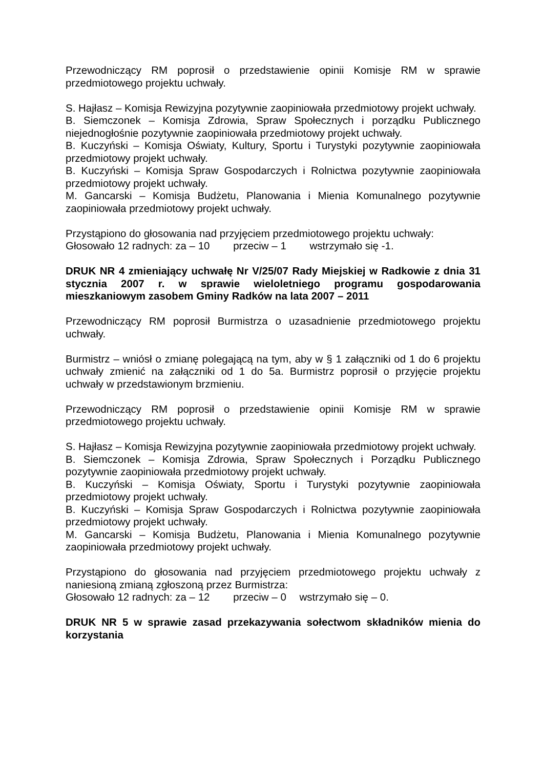Przewodniczący RM poprosił o przedstawienie opinii Komisje RM w sprawie przedmiotowego projektu uchwały.
S. Hajłasz – Komisja Rewizyjna pozytywnie zaopiniowała przedmiotowy projekt uchwały.
B. Siemczonek – Komisja Zdrowia, Spraw Społecznych i porządku Publicznego niejednogłośnie pozytywnie zaopiniowała przedmiotowy projekt uchwały.
B. Kuczyński – Komisja Oświaty, Kultury, Sportu i Turystyki pozytywnie zaopiniowała przedmiotowy projekt uchwały.
B. Kuczyński – Komisja Spraw Gospodarczych i Rolnictwa pozytywnie zaopiniowała przedmiotowy projekt uchwały.
M. Gancarski – Komisja Budżetu, Planowania i Mienia Komunalnego pozytywnie zaopiniowała przedmiotowy projekt uchwały.
Przystąpiono do głosowania nad przyjęciem przedmiotowego projektu uchwały:
Głosowało 12 radnych: za – 10 przeciw – 1 wstrzymało się -1.
DRUK NR 4 zmieniający uchwałę Nr V/25/07 Rady Miejskiej w Radkowie z dnia 31 stycznia 2007 r. w sprawie wieloletniego programu gospodarowania mieszkaniowym zasobem Gminy Radków na lata 2007 – 2011
Przewodniczący RM poprosił Burmistrza o uzasadnienie przedmiotowego projektu uchwały.
Burmistrz – wniósł o zmianę polegającą na tym, aby w § 1 załączniki od 1 do 6 projektu uchwały zmienić na załączniki od 1 do 5a. Burmistrz poprosił o przyjęcie projektu uchwały w przedstawionym brzmieniu.
Przewodniczący RM poprosił o przedstawienie opinii Komisje RM w sprawie przedmiotowego projektu uchwały.
S. Hajłasz – Komisja Rewizyjna pozytywnie zaopiniowała przedmiotowy projekt uchwały.
B. Siemczonek – Komisja Zdrowia, Spraw Społecznych i Porządku Publicznego pozytywnie zaopiniowała przedmiotowy projekt uchwały.
B. Kuczyński – Komisja Oświaty, Sportu i Turystyki pozytywnie zaopiniowała przedmiotowy projekt uchwały.
B. Kuczyński – Komisja Spraw Gospodarczych i Rolnictwa pozytywnie zaopiniowała przedmiotowy projekt uchwały.
M. Gancarski – Komisja Budżetu, Planowania i Mienia Komunalnego pozytywnie zaopiniowała przedmiotowy projekt uchwały.
Przystąpiono do głosowania nad przyjęciem przedmiotowego projektu uchwały z naniesioną zmianą zgłoszoną przez Burmistrza:
Głosowało 12 radnych: za – 12 przeciw – 0 wstrzymało się – 0.
DRUK NR 5 w sprawie zasad przekazywania sołectwom składników mienia do korzystania